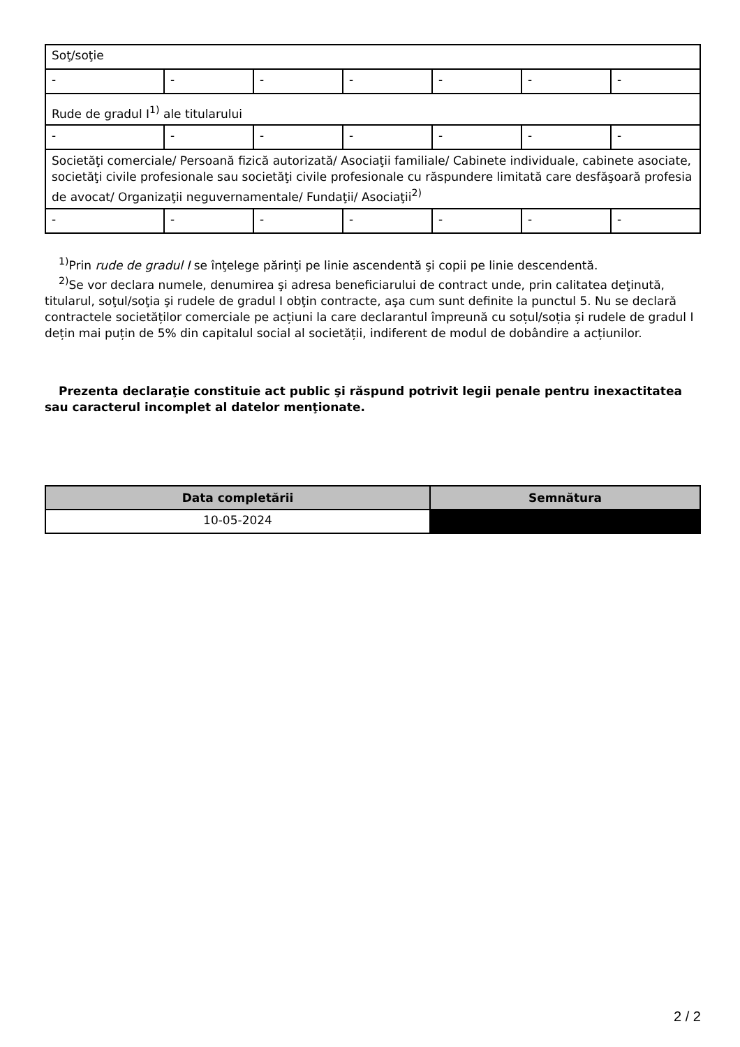| Soţ/soţie | | | | | | |
| - | - | - | - | - | - | - |
| Rude de gradul I<sup>1)</sup> ale titularului | | | | | | |
| - | - | - | - | - | - | - |
| Societăţi comerciale/ Persoană fizică autorizată/ Asociaţii familiale/ Cabinete individuale, cabinete asociate, societăţi civile profesionale sau societăţi civile profesionale cu răspundere limitată care desfăşoară profesia de avocat/ Organizaţii neguvernamentale/ Fundaţii/ Asociaţii<sup>2)</sup> | | | | | | |
| - | - | - | - | - | - | - |
<sup>1)</sup> Prin rude de gradul I se înţelege părinţi pe linie ascendentă şi copii pe linie descendentă.
<sup>2)</sup> Se vor declara numele, denumirea şi adresa beneficiarului de contract unde, prin calitatea deţinută, titularul, soţul/soţia şi rudele de gradul I obţin contracte, aşa cum sunt definite la punctul 5. Nu se declară contractele societăților comerciale pe acțiuni la care declarantul împreună cu soțul/soția și rudele de gradul I dețin mai puțin de 5% din capitalul social al societății, indiferent de modul de dobândire a acțiunilor.
Prezenta declaraţie constituie act public şi răspund potrivit legii penale pentru inexactitatea sau caracterul incomplet al datelor menţionate.
| Data completării | Semnătura |
| --- | --- |
| 10-05-2024 | |
2 / 2